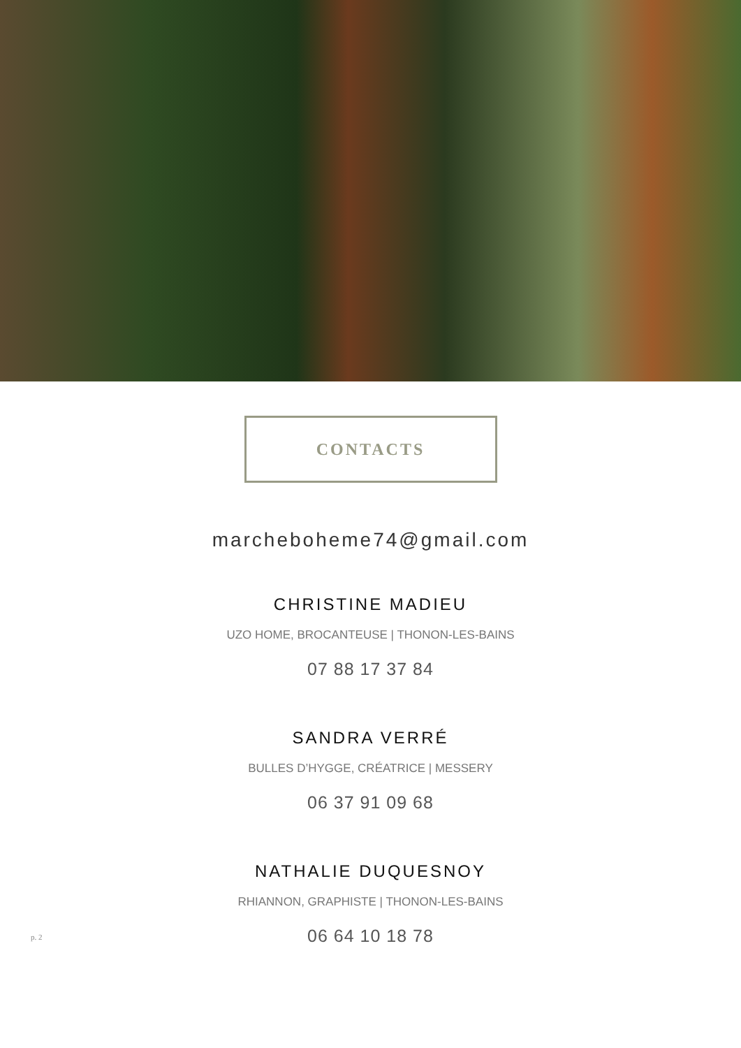CONTACTS
marcheboheme74@gmail.com
CHRISTINE MADIEU
UZO HOME, BROCANTEUSE | THONON-LES-BAINS
07 88 17 37 84
SANDRA VERRÉ
BULLES D’HYGGE, CRÉATRICE | MESSERY
06 37 91 09 68
NATHALIE DUQUESNOY
RHIANNON, GRAPHISTE | THONON-LES-BAINS
06 64 10 18 78
p. 2